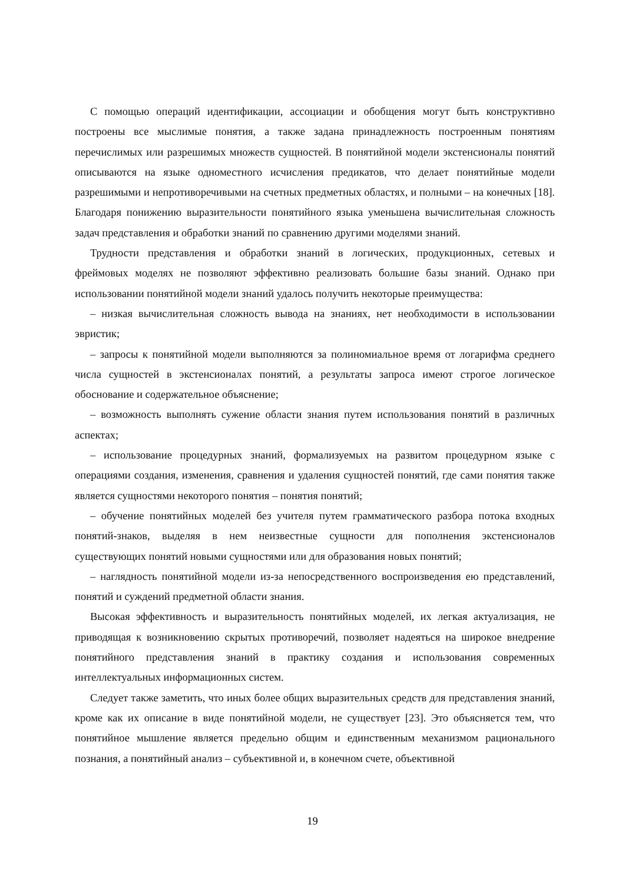С помощью операций идентификации, ассоциации и обобщения могут быть конструктивно построены все мыслимые понятия, а также задана принадлежность построенным понятиям перечислимых или разрешимых множеств сущностей. В понятийной модели экстенсионалы понятий описываются на языке одноместного исчисления предикатов, что делает понятийные модели разрешимыми и непротиворечивыми на счетных предметных областях, и полными – на конечных [18]. Благодаря понижению выразительности понятийного языка уменьшена вычислительная сложность задач представления и обработки знаний по сравнению другими моделями знаний.
Трудности представления и обработки знаний в логических, продукционных, сетевых и фреймовых моделях не позволяют эффективно реализовать большие базы знаний. Однако при использовании понятийной модели знаний удалось получить некоторые преимущества:
– низкая вычислительная сложность вывода на знаниях, нет необходимости в использовании эвристик;
– запросы к понятийной модели выполняются за полиномиальное время от логарифма среднего числа сущностей в экстенсионалах понятий, а результаты запроса имеют строгое логическое обоснование и содержательное объяснение;
– возможность выполнять сужение области знания путем использования понятий в различных аспектах;
– использование процедурных знаний, формализуемых на развитом процедурном языке с операциями создания, изменения, сравнения и удаления сущностей понятий, где сами понятия также является сущностями некоторого понятия – понятия понятий;
– обучение понятийных моделей без учителя путем грамматического разбора потока входных понятий-знаков, выделяя в нем неизвестные сущности для пополнения экстенсионалов существующих понятий новыми сущностями или для образования новых понятий;
– наглядность понятийной модели из-за непосредственного воспроизведения ею представлений, понятий и суждений предметной области знания.
Высокая эффективность и выразительность понятийных моделей, их легкая актуализация, не приводящая к возникновению скрытых противоречий, позволяет надеяться на широкое внедрение понятийного представления знаний в практику создания и использования современных интеллектуальных информационных систем.
Следует также заметить, что иных более общих выразительных средств для представления знаний, кроме как их описание в виде понятийной модели, не существует [23]. Это объясняется тем, что понятийное мышление является предельно общим и единственным механизмом рационального познания, а понятийный анализ – субъективной и, в конечном счете, объективной
19